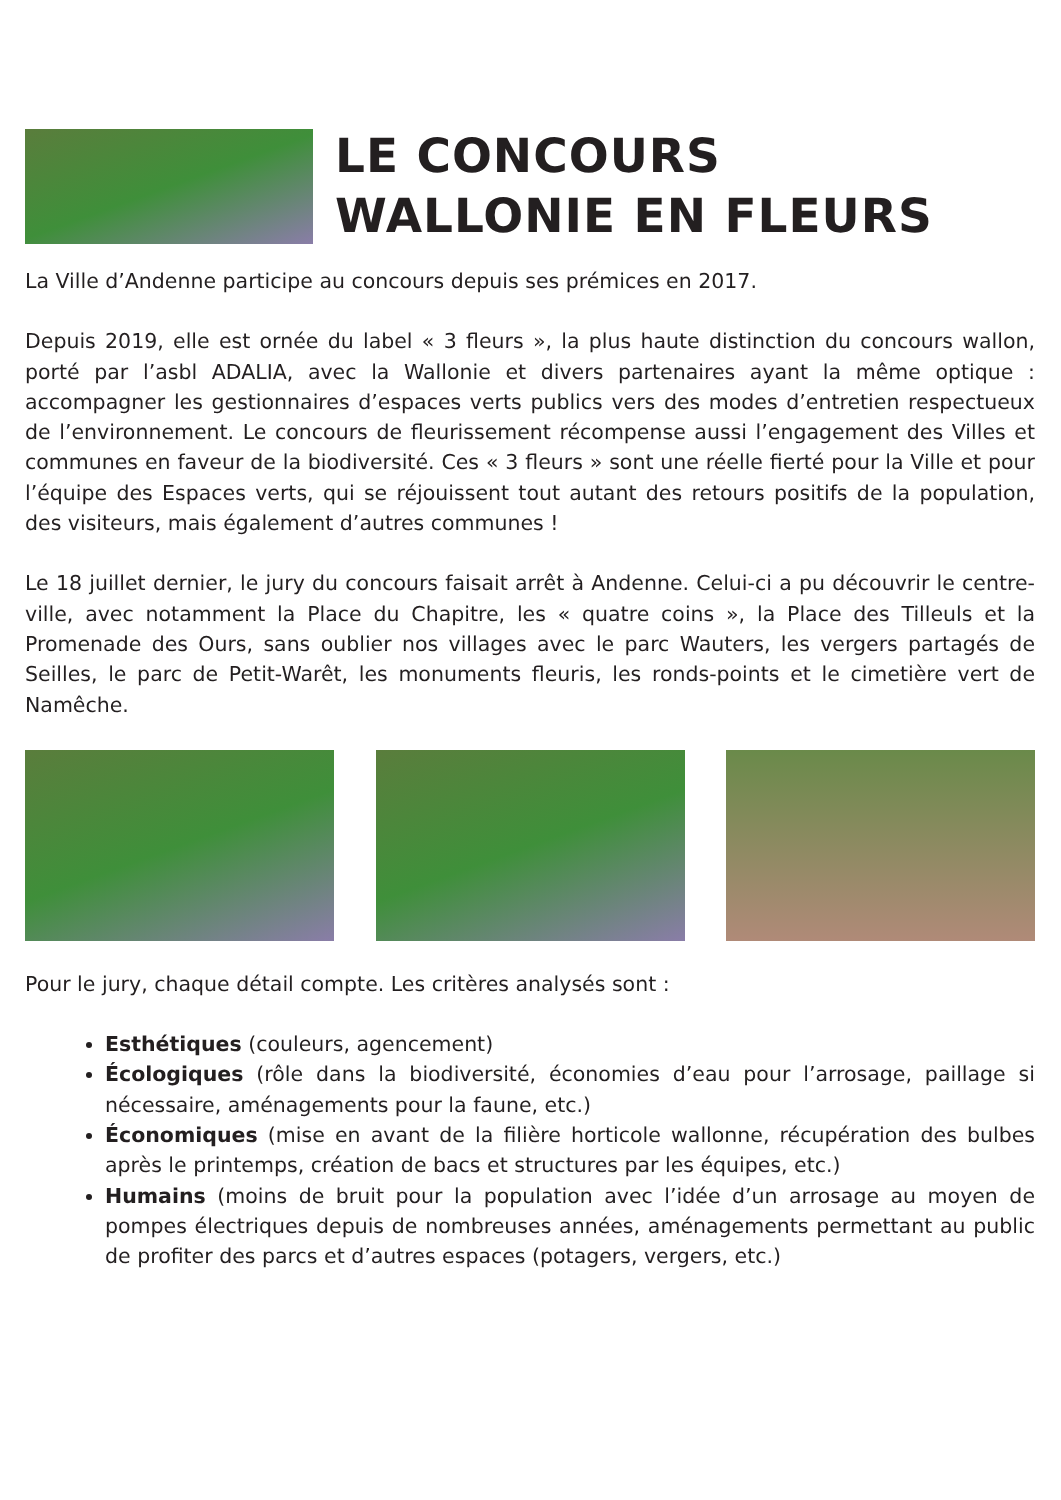LE CONCOURS
WALLONIE EN FLEURS
La Ville d’Andenne participe au concours depuis ses prémices en 2017.
Depuis 2019, elle est ornée du label « 3 fleurs », la plus haute distinction du concours wallon, porté par l’asbl ADALIA, avec la Wallonie et divers partenaires ayant la même optique : accompagner les gestionnaires d’espaces verts publics vers des modes d’entretien respectueux de l’environnement. Le concours de fleurissement récompense aussi l’engagement des Villes et communes en faveur de la biodiversité. Ces « 3 fleurs » sont une réelle fierté pour la Ville et pour l’équipe des Espaces verts, qui se réjouissent tout autant des retours positifs de la population, des visiteurs, mais également d’autres communes !
Le 18 juillet dernier, le jury du concours faisait arrêt à Andenne. Celui-ci a pu découvrir le centre-ville, avec notamment la Place du Chapitre, les « quatre coins », la Place des Tilleuls et la Promenade des Ours, sans oublier nos villages avec le parc Wauters, les vergers partagés de Seilles, le parc de Petit-Warêt, les monuments fleuris, les ronds-points et le cimetière vert de Namêche.
Pour le jury, chaque détail compte. Les critères analysés sont :
Esthétiques (couleurs, agencement)
Écologiques (rôle dans la biodiversité, économies d’eau pour l’arrosage, paillage si nécessaire, aménagements pour la faune, etc.)
Économiques (mise en avant de la filière horticole wallonne, récupération des bulbes après le printemps, création de bacs et structures par les équipes, etc.)
Humains (moins de bruit pour la population avec l’idée d’un arrosage au moyen de pompes électriques depuis de nombreuses années, aménagements permettant au public de profiter des parcs et d’autres espaces (potagers, vergers, etc.)